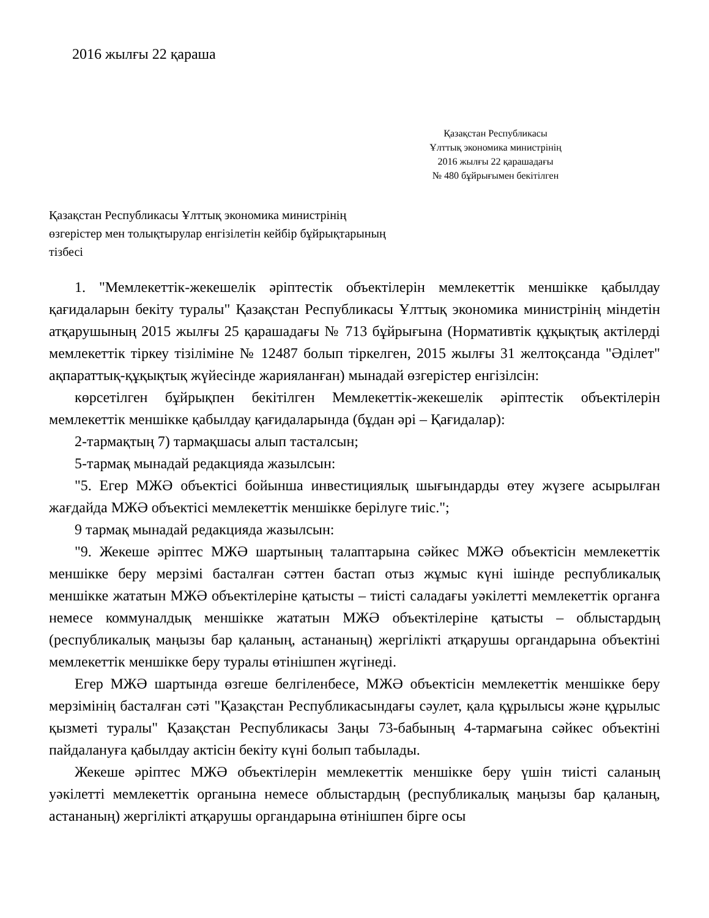2016 жылғы 22 қараша
Қазақстан Республикасы
Ұлттық экономика министрінің
2016 жылғы 22 қарашадағы
№ 480 бұйрығымен бекітілген
Қазақстан Республикасы Ұлттық экономика министрінің
өзгерістер мен толықтырулар енгізілетін кейбір бұйрықтарының
тізбесі
1. "Мемлекеттік-жекешелік әріптестік объектілерін мемлекеттік меншікке қабылдау қағидаларын бекіту туралы" Қазақстан Республикасы Ұлттық экономика министрінің міндетін атқарушының 2015 жылғы 25 қарашадағы № 713 бұйрығына (Нормативтік құқықтық актілерді мемлекеттік тіркеу тізіліміне № 12487 болып тіркелген, 2015 жылғы 31 желтоқсанда "Әділет" ақпараттық-құқықтық жүйесінде жарияланған) мынадай өзгерістер енгізілсін:
көрсетілген бұйрықпен бекітілген Мемлекеттік-жекешелік әріптестік объектілерін мемлекеттік меншікке қабылдау қағидаларында (бұдан әрі – Қағидалар):
2-тармақтың 7) тармақшасы алып тасталсын;
5-тармақ мынадай редакцияда жазылсын:
"5. Егер МЖӘ объектісі бойынша инвестициялық шығындарды өтеу жүзеге асырылған жағдайда МЖӘ объектісі мемлекеттік меншікке берілуге тиіс.";
9 тармақ мынадай редакцияда жазылсын:
"9. Жекеше әріптес МЖӘ шартының талаптарына сәйкес МЖӘ объектісін мемлекеттік меншікке беру мерзімі басталған сәттен бастап отыз жұмыс күні ішінде республикалық меншікке жататын МЖӘ объектілеріне қатысты – тиісті саладағы уәкілетті мемлекеттік органға немесе коммуналдық меншікке жататын МЖӘ объектілеріне қатысты – облыстардың (республикалық маңызы бар қаланың, астананың) жергілікті атқарушы органдарына объектіні мемлекеттік меншікке беру туралы өтінішпен жүгінеді.
Егер МЖӘ шартында өзгеше белгіленбесе, МЖӘ объектісін мемлекеттік меншікке беру мерзімінің басталған сәті "Қазақстан Республикасындағы сәулет, қала құрылысы және құрылыс қызметі туралы" Қазақстан Республикасы Заңы 73-бабының 4-тармағына сәйкес объектіні пайдалануға қабылдау актісін бекіту күні болып табылады.
Жекеше әріптес МЖӘ объектілерін мемлекеттік меншікке беру үшін тиісті саланың уәкілетті мемлекеттік органына немесе облыстардың (республикалық маңызы бар қаланың, астананың) жергілікті атқарушы органдарына өтінішпен бірге осы